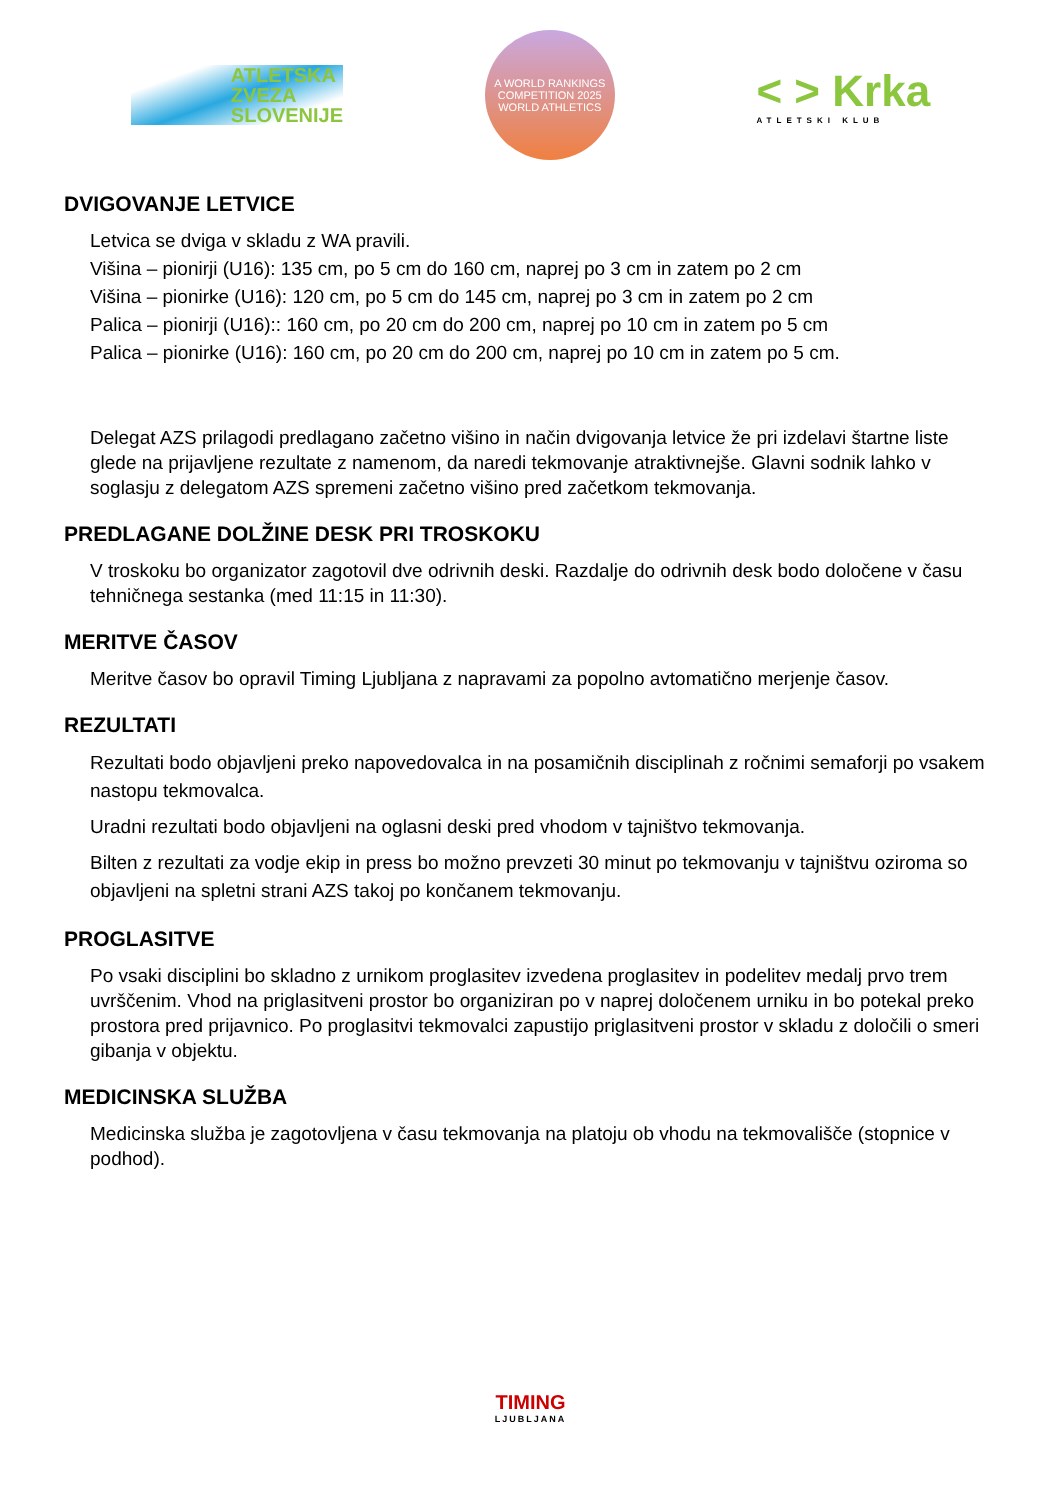ATLETSKA
ZVEZA
SLOVENIJE
A WORLD RANKINGS COMPETITION 2025
WORLD ATHLETICS
< > Krka
ATLETSKI KLUB
DVIGOVANJE LETVICE
Letvica se dviga v skladu z WA pravili.
Višina – pionirji (U16): 135 cm, po 5 cm do 160 cm, naprej po 3 cm in zatem po 2 cm
Višina – pionirke (U16): 120 cm, po 5 cm do 145 cm, naprej po 3 cm in zatem po 2 cm
Palica – pionirji (U16):: 160 cm, po 20 cm do 200 cm, naprej po 10 cm in zatem po 5 cm
Palica – pionirke (U16): 160 cm, po 20 cm do 200 cm, naprej po 10 cm in zatem po 5 cm.
Delegat AZS prilagodi predlagano začetno višino in način dvigovanja letvice že pri izdelavi štartne liste glede na prijavljene rezultate z namenom, da naredi tekmovanje atraktivnejše. Glavni sodnik lahko v soglasju z delegatom AZS spremeni začetno višino pred začetkom tekmovanja.
PREDLAGANE DOLŽINE DESK PRI TROSKOKU
V troskoku bo organizator zagotovil dve odrivnih deski. Razdalje do odrivnih desk bodo določene v času tehničnega sestanka (med 11:15 in 11:30).
MERITVE ČASOV
Meritve časov bo opravil Timing Ljubljana z napravami za popolno avtomatično merjenje časov.
REZULTATI
Rezultati bodo objavljeni preko napovedovalca in na posamičnih disciplinah z ročnimi semaforji po vsakem nastopu tekmovalca.
Uradni rezultati bodo objavljeni na oglasni deski pred vhodom v tajništvo tekmovanja.
Bilten z rezultati za vodje ekip in press bo možno prevzeti 30 minut po tekmovanju v tajništvu oziroma so objavljeni na spletni strani AZS takoj po končanem tekmovanju.
PROGLASITVE
Po vsaki disciplini bo skladno z urnikom proglasitev izvedena proglasitev in podelitev medalj prvo trem uvrščenim. Vhod na priglasitveni prostor bo organiziran po v naprej določenem urniku in bo potekal preko prostora pred prijavnico. Po proglasitvi tekmovalci zapustijo priglasitveni prostor v skladu z določili o smeri gibanja v objektu.
MEDICINSKA SLUŽBA
Medicinska služba je zagotovljena v času tekmovanja na platoju ob vhodu na tekmovališče (stopnice v podhod).
TIMING
LJUBLJANA